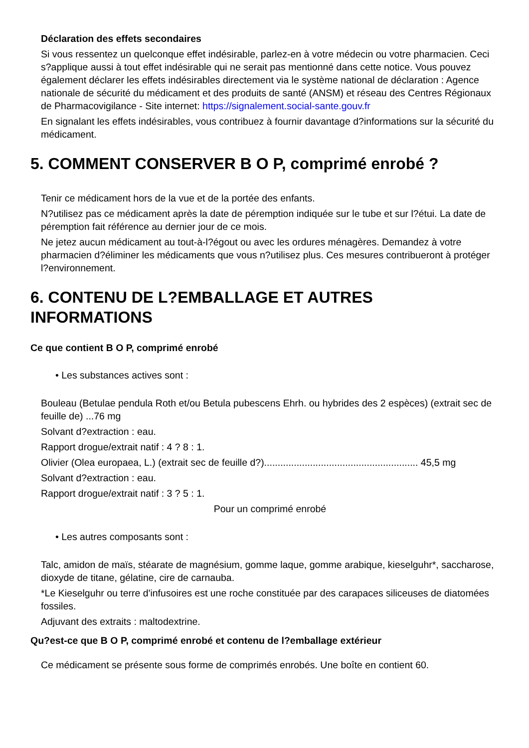Déclaration des effets secondaires
Si vous ressentez un quelconque effet indésirable, parlez-en à votre médecin ou votre pharmacien. Ceci s?applique aussi à tout effet indésirable qui ne serait pas mentionné dans cette notice. Vous pouvez également déclarer les effets indésirables directement via le système national de déclaration : Agence nationale de sécurité du médicament et des produits de santé (ANSM) et réseau des Centres Régionaux de Pharmacovigilance - Site internet: https://signalement.social-sante.gouv.fr
En signalant les effets indésirables, vous contribuez à fournir davantage d?informations sur la sécurité du médicament.
5. COMMENT CONSERVER B O P, comprimé enrobé ?
Tenir ce médicament hors de la vue et de la portée des enfants.
N?utilisez pas ce médicament après la date de péremption indiquée sur le tube et sur l?étui. La date de péremption fait référence au dernier jour de ce mois.
Ne jetez aucun médicament au tout-à-l?égout ou avec les ordures ménagères. Demandez à votre pharmacien d?éliminer les médicaments que vous n?utilisez plus. Ces mesures contribueront à protéger l?environnement.
6. CONTENU DE L?EMBALLAGE ET AUTRES INFORMATIONS
Ce que contient B O P, comprimé enrobé
• Les substances actives sont :
Bouleau (Betulae pendula Roth et/ou Betula pubescens Ehrh. ou hybrides des 2 espèces) (extrait sec de feuille de) ...76 mg
Solvant d?extraction : eau.
Rapport drogue/extrait natif : 4 ? 8 : 1.
Olivier (Olea europaea, L.) (extrait sec de feuille d?)......................................................... 45,5 mg
Solvant d?extraction : eau.
Rapport drogue/extrait natif : 3 ? 5 : 1.
Pour un comprimé enrobé
• Les autres composants sont :
Talc, amidon de maïs, stéarate de magnésium, gomme laque, gomme arabique, kieselguhr*, saccharose, dioxyde de titane, gélatine, cire de carnauba.
*Le Kieselguhr ou terre d'infusoires est une roche constituée par des carapaces siliceuses de diatomées fossiles.
Adjuvant des extraits : maltodextrine.
Qu?est-ce que B O P, comprimé enrobé et contenu de l?emballage extérieur
Ce médicament se présente sous forme de comprimés enrobés. Une boîte en contient 60.